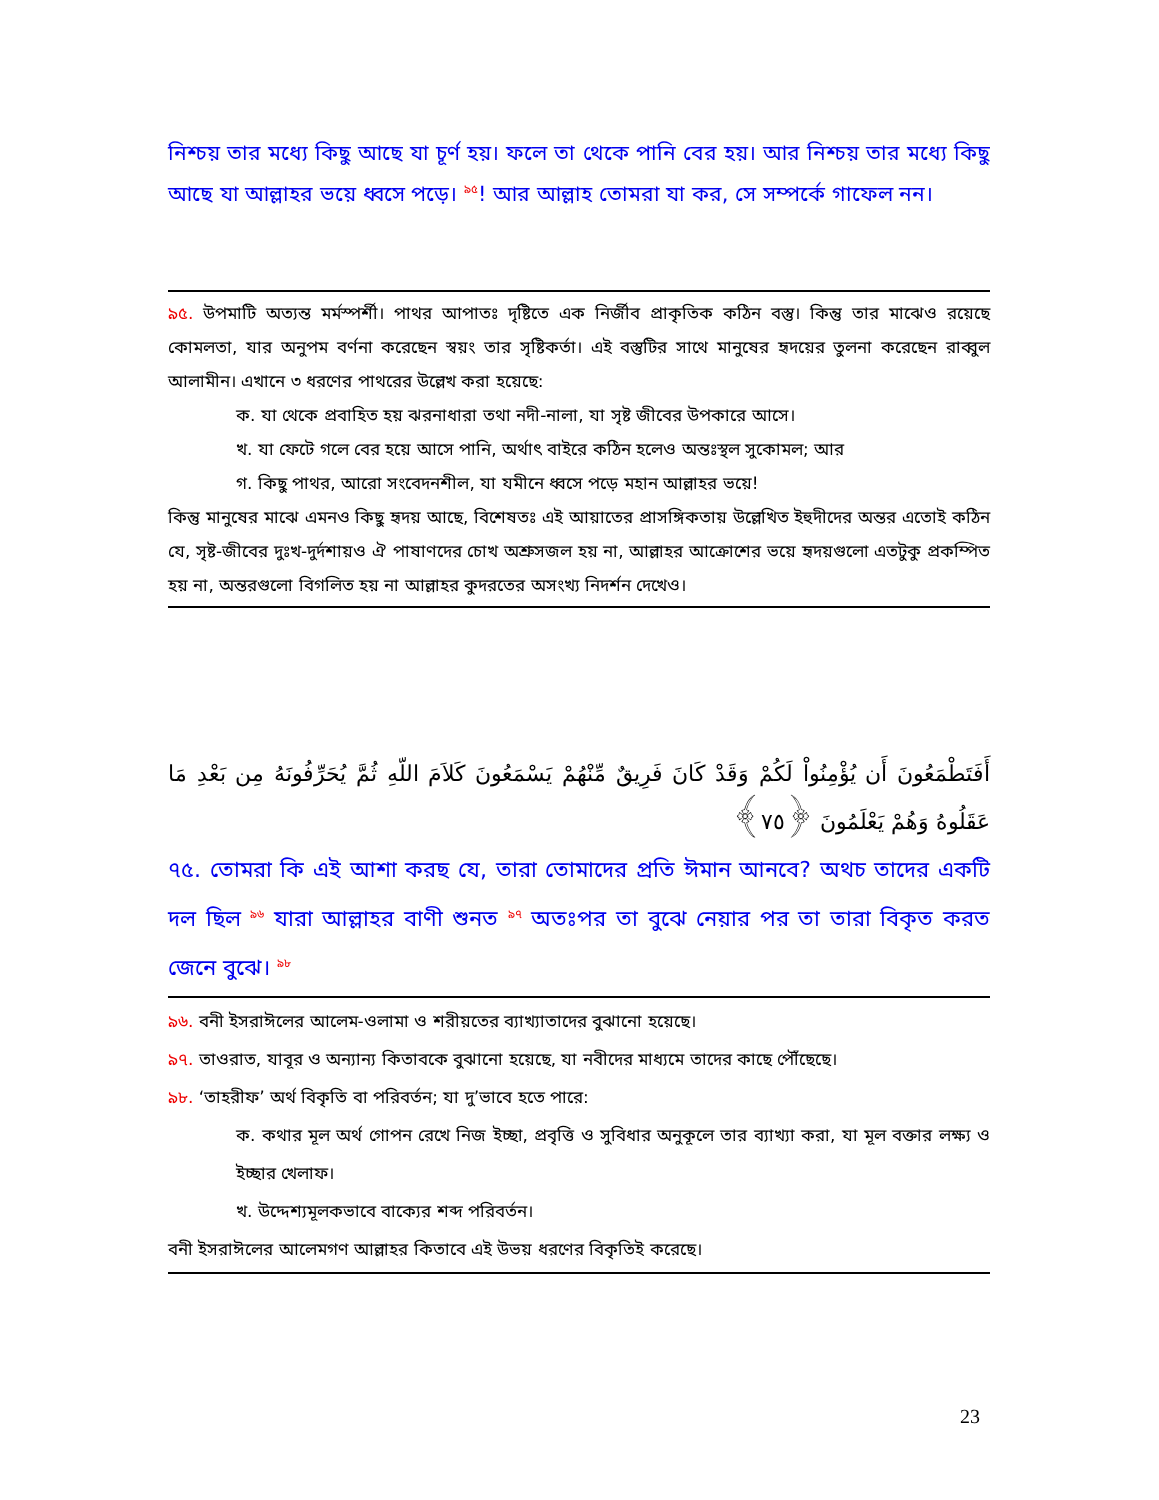নিশ্চয় তার মধ্যে কিছু আছে যা চূর্ণ হয়। ফলে তা থেকে পানি বের হয়। আর নিশ্চয় তার মধ্যে কিছু আছে যা আল্লাহর ভয়ে ধ্বসে পড়ে। <sup>৯৫</sup>! আর আল্লাহ তোমরা যা কর, সে সম্পর্কে গাফেল নন।
৯৫. উপমাটি অত্যন্ত মর্মস্পর্শী। পাথর আপাতঃ দৃষ্টিতে এক নির্জীব প্রাকৃতিক কঠিন বস্তু। কিন্তু তার মাঝেও রয়েছে কোমলতা, যার অনুপম বর্ণনা করেছেন স্বয়ং তার সৃষ্টিকর্তা। এই বস্তুটির সাথে মানুষের হৃদয়ের তুলনা করেছেন রাব্বুল আলামীন। এখানে ৩ ধরণের পাথরের উল্লেখ করা হয়েছে:
ক. যা থেকে প্রবাহিত হয় ঝরনাধারা তথা নদী-নালা, যা সৃষ্ট জীবের উপকারে আসে।
খ. যা ফেটে গলে বের হয়ে আসে পানি, অর্থাৎ বাইরে কঠিন হলেও অন্তঃস্থল সুকোমল; আর
গ. কিছু পাথর, আরো সংবেদনশীল, যা যমীনে ধ্বসে পড়ে মহান আল্লাহর ভয়ে!
কিন্তু মানুষের মাঝে এমনও কিছু হৃদয় আছে, বিশেষতঃ এই আয়াতের প্রাসঙ্গিকতায় উল্লেখিত ইহুদীদের অন্তর এতোই কঠিন যে, সৃষ্ট-জীবের দুঃখ-দুর্দশায়ও ঐ পাষাণদের চোখ অশ্রুসজল হয় না, আল্লাহর আক্রোশের ভয়ে হৃদয়গুলো এতটুকু প্রকম্পিত হয় না, অন্তরগুলো বিগলিত হয় না আল্লাহর কুদরতের অসংখ্য নিদর্শন দেখেও।
أَفَتَطْمَعُونَ أَن يُؤْمِنُواْ لَكُمْ وَقَدْ كَانَ فَرِيقٌ مِّنْهُمْ يَسْمَعُونَ كَلاَمَ اللّهِ ثُمَّ يُحَرِّفُونَهُ مِن بَعْدِ مَا عَقَلُوهُ وَهُمْ يَعْلَمُونَ ﴿٧٥﴾
৭৫. তোমরা কি এই আশা করছ যে, তারা তোমাদের প্রতি ঈমান আনবে? অথচ তাদের একটি দল ছিল <sup>৯৬</sup> যারা আল্লাহর বাণী শুনত <sup>৯৭</sup> অতঃপর তা বুঝে নেয়ার পর তা তারা বিকৃত করত জেনে বুঝে। <sup>৯৮</sup>
৯৬. বনী ইসরাঈলের আলেম-ওলামা ও শরীয়তের ব্যাখ্যাতাদের বুঝানো হয়েছে।
৯৭. তাওরাত, যাবূর ও অন্যান্য কিতাবকে বুঝানো হয়েছে, যা নবীদের মাধ্যমে তাদের কাছে পৌঁছেছে।
৯৮. ‘তাহরীফ’ অর্থ বিকৃতি বা পরিবর্তন; যা দু’ভাবে হতে পারে:
ক. কথার মূল অর্থ গোপন রেখে নিজ ইচ্ছা, প্রবৃত্তি ও সুবিধার অনুকূলে তার ব্যাখ্যা করা, যা মূল বক্তার লক্ষ্য ও ইচ্ছার খেলাফ।
খ. উদ্দেশ্যমূলকভাবে বাক্যের শব্দ পরিবর্তন।
বনী ইসরাঈলের আলেমগণ আল্লাহর কিতাবে এই উভয় ধরণের বিকৃতিই করেছে।
23